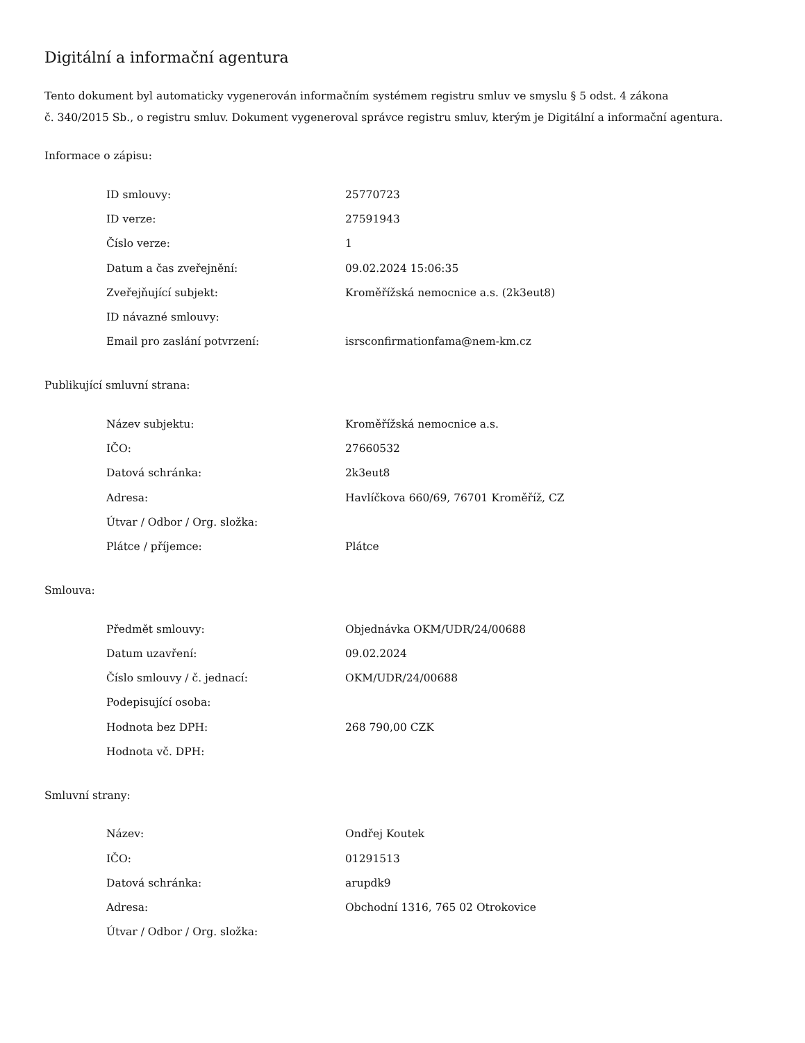Digitální a informační agentura
Tento dokument byl automaticky vygenerován informačním systémem registru smluv ve smyslu § 5 odst. 4 zákona
č. 340/2015 Sb., o registru smluv. Dokument vygeneroval správce registru smluv, kterým je Digitální a informační agentura.
Informace o zápisu:
| ID smlouvy: | 25770723 |
| ID verze: | 27591943 |
| Číslo verze: | 1 |
| Datum a čas zveřejnění: | 09.02.2024 15:06:35 |
| Zveřejňující subjekt: | Kroměřížská nemocnice a.s. (2k3eut8) |
| ID návazné smlouvy: | |
| Email pro zaslání potvrzení: | isrsconfirmationfama@nem-km.cz |
Publikující smluvní strana:
| Název subjektu: | Kroměřížská nemocnice a.s. |
| IČO: | 27660532 |
| Datová schránka: | 2k3eut8 |
| Adresa: | Havlíčkova 660/69, 76701 Kroměříž, CZ |
| Útvar / Odbor / Org. složka: | |
| Plátce / příjemce: | Plátce |
Smlouva:
| Předmět smlouvy: | Objednávka OKM/UDR/24/00688 |
| Datum uzavření: | 09.02.2024 |
| Číslo smlouvy / č. jednací: | OKM/UDR/24/00688 |
| Podepisující osoba: | |
| Hodnota bez DPH: | 268 790,00 CZK |
| Hodnota vč. DPH: | |
Smluvní strany:
| Název: | Ondřej Koutek |
| IČO: | 01291513 |
| Datová schránka: | arupdk9 |
| Adresa: | Obchodní 1316, 765 02 Otrokovice |
| Útvar / Odbor / Org. složka: | |